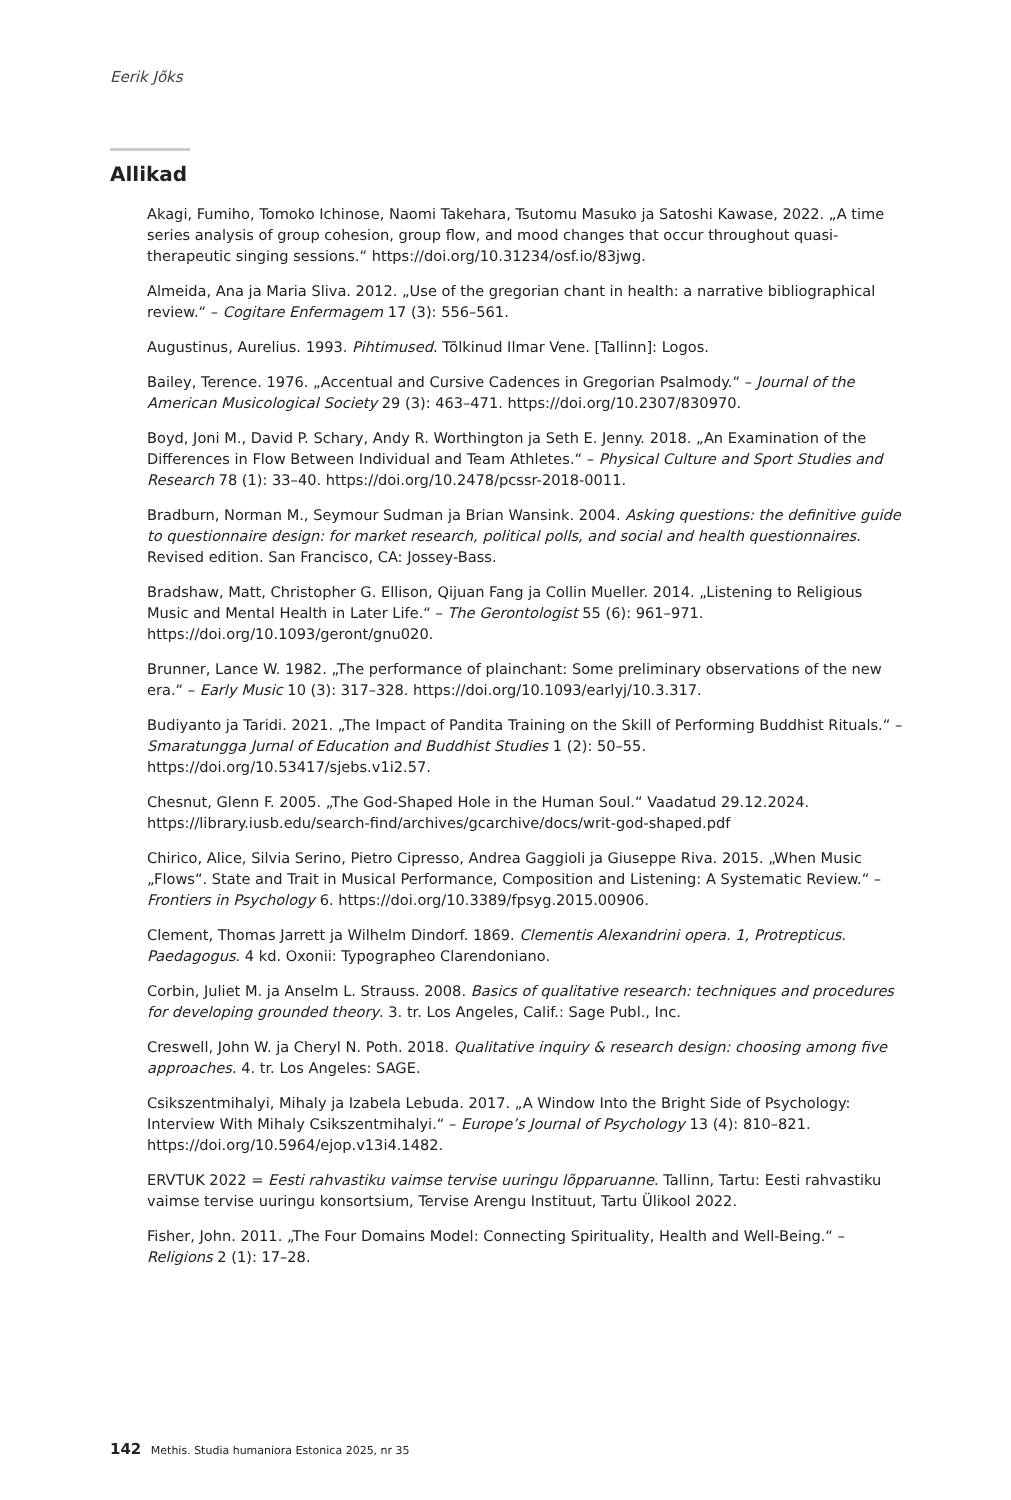Eerik Jõks
Allikad
Akagi, Fumiho, Tomoko Ichinose, Naomi Takehara, Tsutomu Masuko ja Satoshi Kawase, 2022. „A time series analysis of group cohesion, group flow, and mood changes that occur throughout quasi-therapeutic singing sessions.“ https://doi.org/10.31234/osf.io/83jwg.
Almeida, Ana ja Maria Sliva. 2012. „Use of the gregorian chant in health: a narrative bibliographical review.“ – Cogitare Enfermagem 17 (3): 556–561.
Augustinus, Aurelius. 1993. Pihtimused. Tõlkinud Ilmar Vene. [Tallinn]: Logos.
Bailey, Terence. 1976. „Accentual and Cursive Cadences in Gregorian Psalmody.“ – Journal of the American Musicological Society 29 (3): 463–471. https://doi.org/10.2307/830970.
Boyd, Joni M., David P. Schary, Andy R. Worthington ja Seth E. Jenny. 2018. „An Examination of the Differences in Flow Between Individual and Team Athletes.“ – Physical Culture and Sport Studies and Research 78 (1): 33–40. https://doi.org/10.2478/pcssr-2018-0011.
Bradburn, Norman M., Seymour Sudman ja Brian Wansink. 2004. Asking questions: the definitive guide to questionnaire design: for market research, political polls, and social and health questionnaires. Revised edition. San Francisco, CA: Jossey-Bass.
Bradshaw, Matt, Christopher G. Ellison, Qijuan Fang ja Collin Mueller. 2014. „Listening to Religious Music and Mental Health in Later Life.“ – The Gerontologist 55 (6): 961–971. https://doi.org/10.1093/geront/gnu020.
Brunner, Lance W. 1982. „The performance of plainchant: Some preliminary observations of the new era.“ – Early Music 10 (3): 317–328. https://doi.org/10.1093/earlyj/10.3.317.
Budiyanto ja Taridi. 2021. „The Impact of Pandita Training on the Skill of Performing Buddhist Rituals.“ – Smaratungga Jurnal of Education and Buddhist Studies 1 (2): 50–55. https://doi.org/10.53417/sjebs.v1i2.57.
Chesnut, Glenn F. 2005. „The God-Shaped Hole in the Human Soul.“ Vaadatud 29.12.2024. https://library.iusb.edu/search-find/archives/gcarchive/docs/writ-god-shaped.pdf
Chirico, Alice, Silvia Serino, Pietro Cipresso, Andrea Gaggioli ja Giuseppe Riva. 2015. „When Music „Flows“. State and Trait in Musical Performance, Composition and Listening: A Systematic Review.“ – Frontiers in Psychology 6. https://doi.org/10.3389/fpsyg.2015.00906.
Clement, Thomas Jarrett ja Wilhelm Dindorf. 1869. Clementis Alexandrini opera. 1, Protrepticus. Paedagogus. 4 kd. Oxonii: Typographeo Clarendoniano.
Corbin, Juliet M. ja Anselm L. Strauss. 2008. Basics of qualitative research: techniques and procedures for developing grounded theory. 3. tr. Los Angeles, Calif.: Sage Publ., Inc.
Creswell, John W. ja Cheryl N. Poth. 2018. Qualitative inquiry & research design: choosing among five approaches. 4. tr. Los Angeles: SAGE.
Csikszentmihalyi, Mihaly ja Izabela Lebuda. 2017. „A Window Into the Bright Side of Psychology: Interview With Mihaly Csikszentmihalyi.“ – Europe’s Journal of Psychology 13 (4): 810–821. https://doi.org/10.5964/ejop.v13i4.1482.
ERVTUK 2022 = Eesti rahvastiku vaimse tervise uuringu lõpparuanne. Tallinn, Tartu: Eesti rahvastiku vaimse tervise uuringu konsortsium, Tervise Arengu Instituut, Tartu Ülikool 2022.
Fisher, John. 2011. „The Four Domains Model: Connecting Spirituality, Health and Well-Being.“ – Religions 2 (1): 17–28.
142 Methis. Studia humaniora Estonica 2025, nr 35